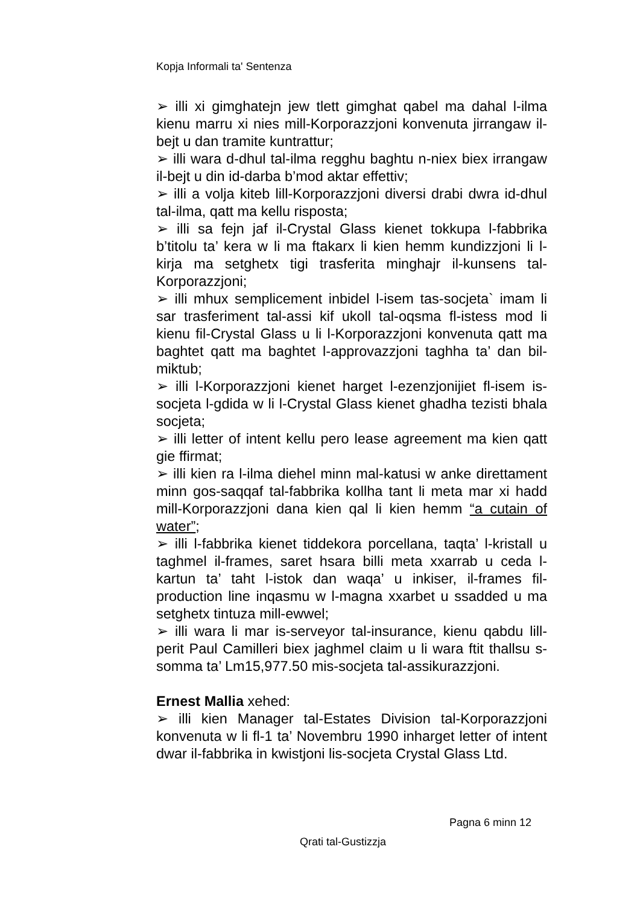Kopja Informali ta' Sentenza
➢ illi xi gimghatejn jew tlett gimghat qabel ma dahal l-ilma kienu marru xi nies mill-Korporazzjoni konvenuta jirrangaw il-bejt u dan tramite kuntrattur;
➢ illi wara d-dhul tal-ilma regghu baghtu n-niex biex irrangaw il-bejt u din id-darba b’mod aktar effettiv;
➢ illi a volja kiteb lill-Korporazzjoni diversi drabi dwra id-dhul tal-ilma, qatt ma kellu risposta;
➢ illi sa fejn jaf il-Crystal Glass kienet tokkupa l-fabbrika b’titolu ta’ kera w li ma ftakarx li kien hemm kundizzjoni li l-kirja ma setghetx tigi trasferita minghajr il-kunsens tal-Korporazzjoni;
➢ illi mhux semplicement inbidel l-isem tas-socjeta` imam li sar trasferiment tal-assi kif ukoll tal-oqsma fl-istess mod li kienu fil-Crystal Glass u li l-Korporazzjoni konvenuta qatt ma baghtet qatt ma baghtet l-approvazzjoni taghha ta’ dan bil-miktub;
➢ illi l-Korporazzjoni kienet harget l-ezenzjonijiet fl-isem is-socjeta l-gdida w li l-Crystal Glass kienet ghadha tezisti bhala socjeta;
➢ illi letter of intent kellu pero lease agreement ma kien qatt gie ffirmat;
➢ illi kien ra l-ilma diehel minn mal-katusi w anke direttament minn gos-saqqaf tal-fabbrika kollha tant li meta mar xi hadd mill-Korporazzjoni dana kien qal li kien hemm “a cutain of water”;
➢ illi l-fabbrika kienet tiddekora porcellana, taqta’ l-kristall u taghmel il-frames, saret hsara billi meta xxarrab u ceda l-kartun ta’ taht l-istok dan waqa’ u inkiser, il-frames fil-production line inqasmu w l-magna xxarbet u ssadded u ma setghetx tintuza mill-ewwel;
➢ illi wara li mar is-serveyor tal-insurance, kienu qabdu lill-perit Paul Camilleri biex jaghmel claim u li wara ftit thallsu s-somma ta’ Lm15,977.50 mis-socjeta tal-assikurazzjoni.
Ernest Mallia xehed:
➢ illi kien Manager tal-Estates Division tal-Korporazzjoni konvenuta w li fl-1 ta’ Novembru 1990 inharget letter of intent dwar il-fabbrika in kwistjoni lis-socjeta Crystal Glass Ltd.
Pagna 6 minn 12
Qrati tal-Gustizzja